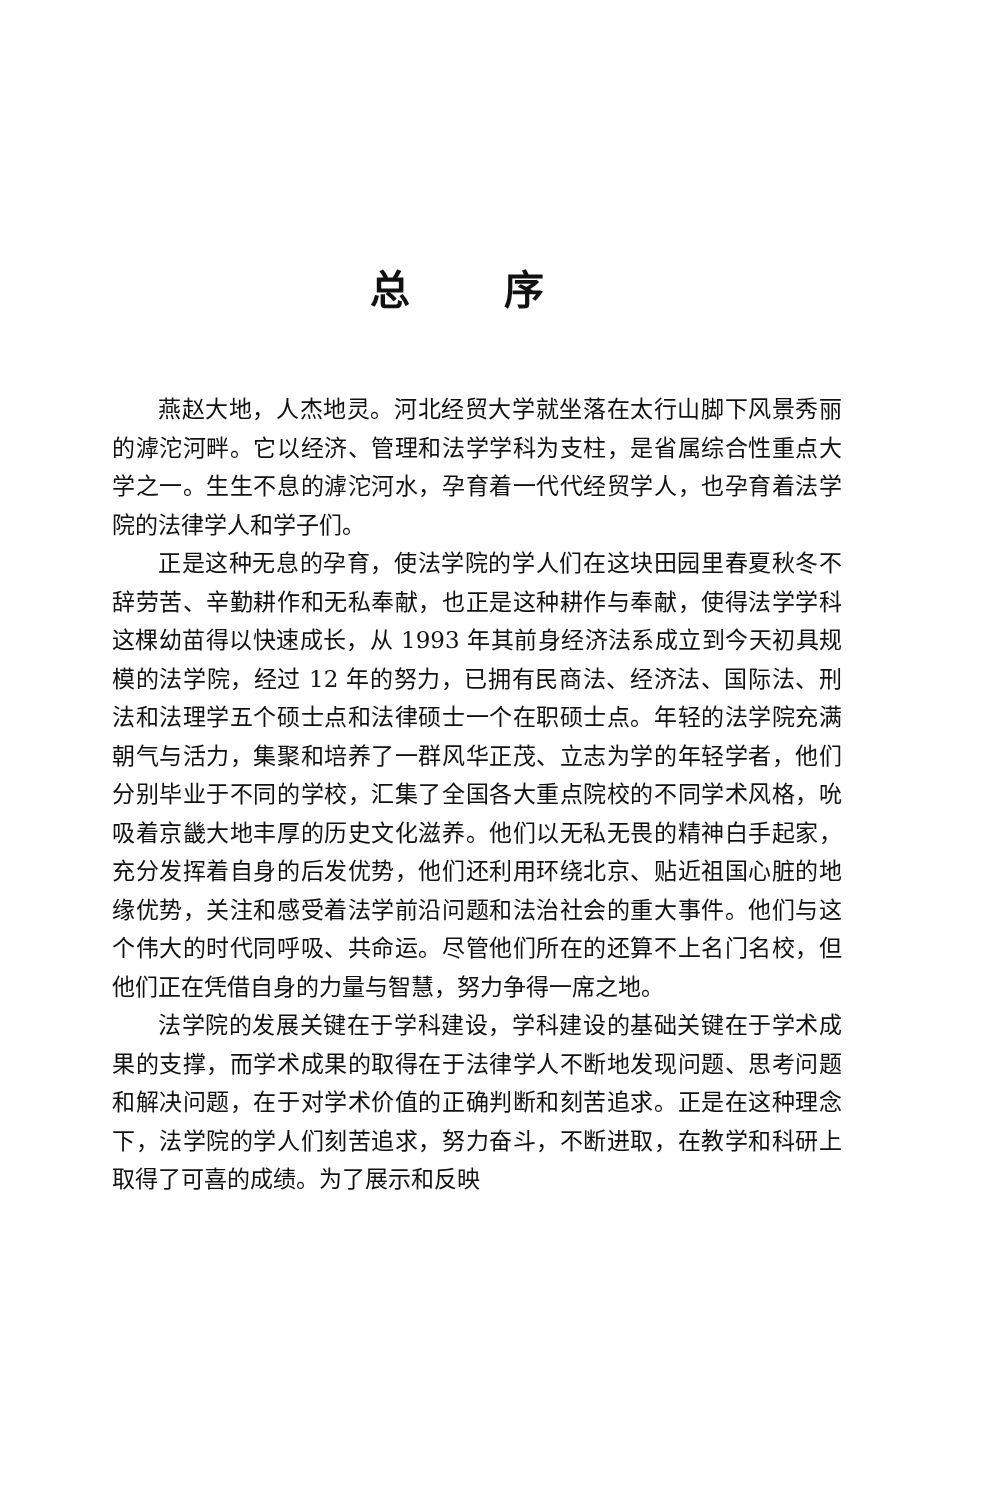总 序
燕赵大地，人杰地灵。河北经贸大学就坐落在太行山脚下风景秀丽的滹沱河畔。它以经济、管理和法学学科为支柱，是省属综合性重点大学之一。生生不息的滹沱河水，孕育着一代代经贸学人，也孕育着法学院的法律学人和学子们。
正是这种无息的孕育，使法学院的学人们在这块田园里春夏秋冬不辞劳苦、辛勤耕作和无私奉献，也正是这种耕作与奉献，使得法学学科这棵幼苗得以快速成长，从 1993 年其前身经济法系成立到今天初具规模的法学院，经过 12 年的努力，已拥有民商法、经济法、国际法、刑法和法理学五个硕士点和法律硕士一个在职硕士点。年轻的法学院充满朝气与活力，集聚和培养了一群风华正茂、立志为学的年轻学者，他们分别毕业于不同的学校，汇集了全国各大重点院校的不同学术风格，吮吸着京畿大地丰厚的历史文化滋养。他们以无私无畏的精神白手起家，充分发挥着自身的后发优势，他们还利用环绕北京、贴近祖国心脏的地缘优势，关注和感受着法学前沿问题和法治社会的重大事件。他们与这个伟大的时代同呼吸、共命运。尽管他们所在的还算不上名门名校，但他们正在凭借自身的力量与智慧，努力争得一席之地。
法学院的发展关键在于学科建设，学科建设的基础关键在于学术成果的支撑，而学术成果的取得在于法律学人不断地发现问题、思考问题和解决问题，在于对学术价值的正确判断和刻苦追求。正是在这种理念下，法学院的学人们刻苦追求，努力奋斗，不断进取，在教学和科研上取得了可喜的成绩。为了展示和反映